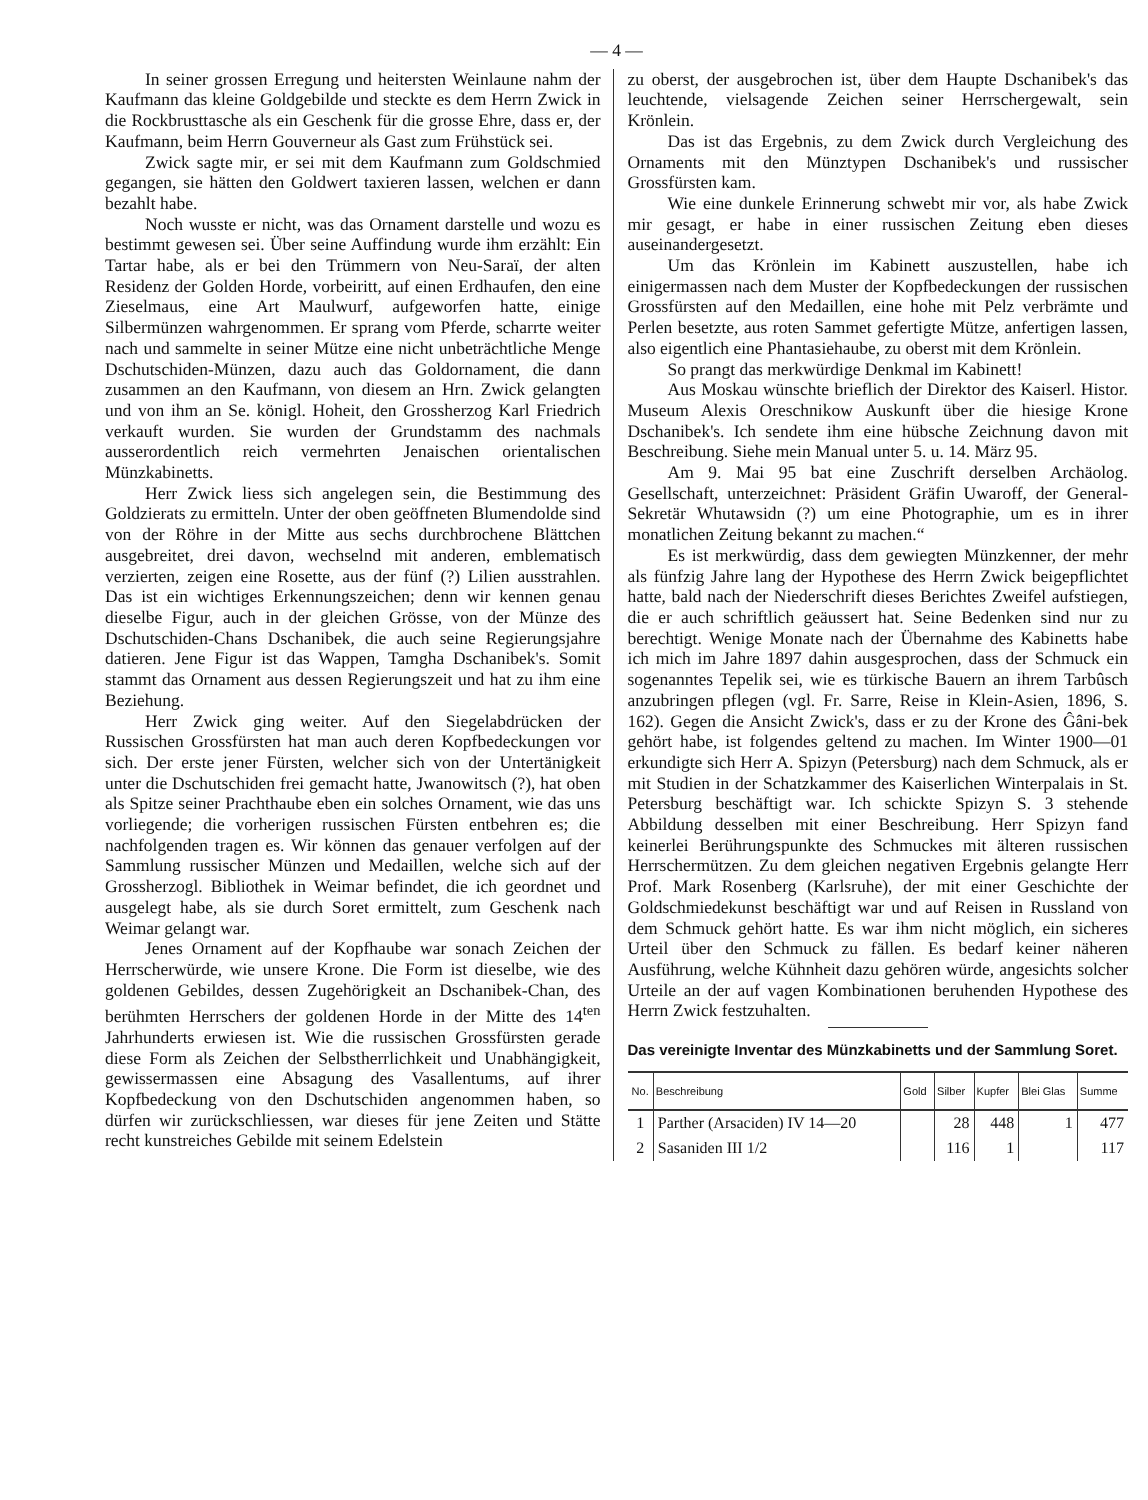— 4 —
In seiner grossen Erregung und heitersten Weinlaune nahm der Kaufmann das kleine Goldgebilde und steckte es dem Herrn Zwick in die Rockbrusttasche als ein Geschenk für die grosse Ehre, dass er, der Kaufmann, beim Herrn Gouverneur als Gast zum Frühstück sei.
Zwick sagte mir, er sei mit dem Kaufmann zum Goldschmied gegangen, sie hätten den Goldwert taxieren lassen, welchen er dann bezahlt habe.
Noch wusste er nicht, was das Ornament darstelle und wozu es bestimmt gewesen sei. Über seine Auffindung wurde ihm erzählt: Ein Tartar habe, als er bei den Trümmern von Neu-Saraï, der alten Residenz der Golden Horde, vorbeiritt, auf einen Erdhaufen, den eine Zieselmaus, eine Art Maulwurf, aufgeworfen hatte, einige Silbermünzen wahrgenommen. Er sprang vom Pferde, scharrte weiter nach und sammelte in seiner Mütze eine nicht unbeträchtliche Menge Dschutschiden-Münzen, dazu auch das Goldornament, die dann zusammen an den Kaufmann, von diesem an Hrn. Zwick gelangten und von ihm an Se. königl. Hoheit, den Grossherzog Karl Friedrich verkauft wurden. Sie wurden der Grundstamm des nachmals ausserordentlich reich vermehrten Jenaischen orientalischen Münzkabinetts.
Herr Zwick liess sich angelegen sein, die Bestimmung des Goldzierats zu ermitteln. Unter der oben geöffneten Blumendolde sind von der Röhre in der Mitte aus sechs durchbrochene Blättchen ausgebreitet, drei davon, wechselnd mit anderen, emblematisch verzierten, zeigen eine Rosette, aus der fünf (?) Lilien ausstrahlen. Das ist ein wichtiges Erkennungszeichen; denn wir kennen genau dieselbe Figur, auch in der gleichen Grösse, von der Münze des Dschutschiden-Chans Dschanibek, die auch seine Regierungsjahre datieren. Jene Figur ist das Wappen, Tamgha Dschanibek's. Somit stammt das Ornament aus dessen Regierungszeit und hat zu ihm eine Beziehung.
Herr Zwick ging weiter. Auf den Siegelabdrücken der Russischen Grossfürsten hat man auch deren Kopfbedeckungen vor sich. Der erste jener Fürsten, welcher sich von der Untertänigkeit unter die Dschutschiden frei gemacht hatte, Jwanowitsch (?), hat oben als Spitze seiner Prachthaube eben ein solches Ornament, wie das uns vorliegende; die vorherigen russischen Fürsten entbehren es; die nachfolgenden tragen es. Wir können das genauer verfolgen auf der Sammlung russischer Münzen und Medaillen, welche sich auf der Grossherzogl. Bibliothek in Weimar befindet, die ich geordnet und ausgelegt habe, als sie durch Soret ermittelt, zum Geschenk nach Weimar gelangt war.
Jenes Ornament auf der Kopfhaube war sonach Zeichen der Herrscherwürde, wie unsere Krone. Die Form ist dieselbe, wie des goldenen Gebildes, dessen Zugehörigkeit an Dschanibek-Chan, des berühmten Herrschers der goldenen Horde in der Mitte des 14<sup>ten</sup> Jahrhunderts erwiesen ist. Wie die russischen Grossfürsten gerade diese Form als Zeichen der Selbstherrlichkeit und Unabhängigkeit, gewissermassen eine Absagung des Vasallentums, auf ihrer Kopfbedeckung von den Dschutschiden angenommen haben, so dürfen wir zurückschliessen, war dieses für jene Zeiten und Stätte recht kunstreiches Gebilde mit seinem Edelstein
zu oberst, der ausgebrochen ist, über dem Haupte Dschanibek's das leuchtende, vielsagende Zeichen seiner Herrschergewalt, sein Krönlein.
Das ist das Ergebnis, zu dem Zwick durch Vergleichung des Ornaments mit den Münztypen Dschanibek's und russischer Grossfürsten kam.
Wie eine dunkele Erinnerung schwebt mir vor, als habe Zwick mir gesagt, er habe in einer russischen Zeitung eben dieses auseinandergesetzt.
Um das Krönlein im Kabinett auszustellen, habe ich einigermassen nach dem Muster der Kopfbedeckungen der russischen Grossfürsten auf den Medaillen, eine hohe mit Pelz verbrämte und Perlen besetzte, aus roten Sammet gefertigte Mütze, anfertigen lassen, also eigentlich eine Phantasiehaube, zu oberst mit dem Krönlein.
So prangt das merkwürdige Denkmal im Kabinett!
Aus Moskau wünschte brieflich der Direktor des Kaiserl. Histor. Museum Alexis Oreschnikow Auskunft über die hiesige Krone Dschanibek's. Ich sendete ihm eine hübsche Zeichnung davon mit Beschreibung. Siehe mein Manual unter 5. u. 14. März 95.
Am 9. Mai 95 bat eine Zuschrift derselben Archäolog. Gesellschaft, unterzeichnet: Präsident Gräfin Uwaroff, der General-Sekretär Whutawsidn (?) um eine Photographie, um es in ihrer monatlichen Zeitung bekannt zu machen.“
Es ist merkwürdig, dass dem gewiegten Münzkenner, der mehr als fünfzig Jahre lang der Hypothese des Herrn Zwick beigepflichtet hatte, bald nach der Niederschrift dieses Berichtes Zweifel aufstiegen, die er auch schriftlich geäussert hat. Seine Bedenken sind nur zu berechtigt. Wenige Monate nach der Übernahme des Kabinetts habe ich mich im Jahre 1897 dahin ausgesprochen, dass der Schmuck ein sogenanntes Tepelik sei, wie es türkische Bauern an ihrem Tarbûsch anzubringen pflegen (vgl. Fr. Sarre, Reise in Klein-Asien, 1896, S. 162). Gegen die Ansicht Zwick's, dass er zu der Krone des Ĝâni-bek gehört habe, ist folgendes geltend zu machen. Im Winter 1900—01 erkundigte sich Herr A. Spizyn (Petersburg) nach dem Schmuck, als er mit Studien in der Schatzkammer des Kaiserlichen Winterpalais in St. Petersburg beschäftigt war. Ich schickte Spizyn S. 3 stehende Abbildung desselben mit einer Beschreibung. Herr Spizyn fand keinerlei Berührungspunkte des Schmuckes mit älteren russischen Herrschermützen. Zu dem gleichen negativen Ergebnis gelangte Herr Prof. Mark Rosenberg (Karlsruhe), der mit einer Geschichte der Goldschmiedekunst beschäftigt war und auf Reisen in Russland von dem Schmuck gehört hatte. Es war ihm nicht möglich, ein sicheres Urteil über den Schmuck zu fällen. Es bedarf keiner näheren Ausführung, welche Kühnheit dazu gehören würde, angesichts solcher Urteile an der auf vagen Kombinationen beruhenden Hypothese des Herrn Zwick festzuhalten.
Das vereinigte Inventar des Münzkabinetts und der Sammlung Soret.
| No. | Beschreibung | Gold | Silber | Kupfer | Blei Glas | Summe |
| --- | --- | --- | --- | --- | --- | --- |
| 1 | Parther (Arsaciden) IV 14—20 | | 28 | 448 | 1 | 477 |
| 2 | Sasaniden III 1/2 | | 116 | 1 | | 117 |